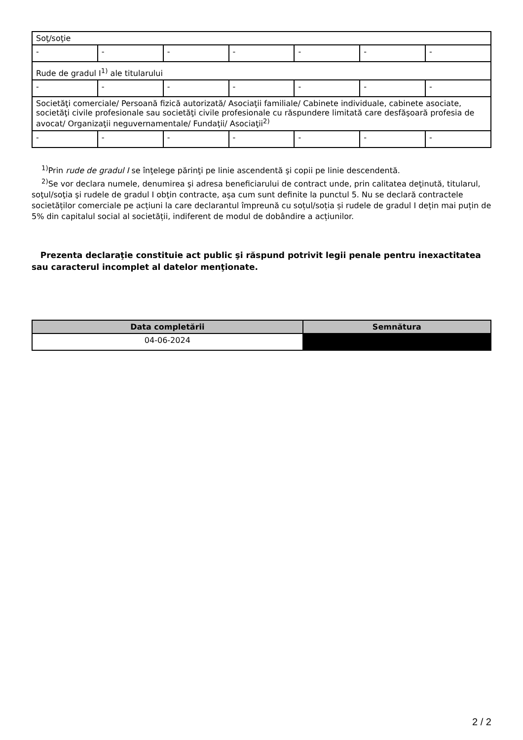| Soţ/soţie | | | | | | |
| - | - | - | - | - | - | - |
| Rude de gradul I<sup>1)</sup> ale titularului | | | | | | |
| - | - | - | - | - | - | - |
| Societăţi comerciale/ Persoană fizică autorizată/ Asociaţii familiale/ Cabinete individuale, cabinete asociate, societăţi civile profesionale sau societăţi civile profesionale cu răspundere limitată care desfăşoară profesia de avocat/ Organizaţii neguvernamentale/ Fundaţii/ Asociaţii<sup>2)</sup> | | | | | | |
| - | - | - | - | - | - | - |
<sup>1)</sup> Prin rude de gradul I se înţelege părinţi pe linie ascendentă şi copii pe linie descendentă.
<sup>2)</sup> Se vor declara numele, denumirea şi adresa beneficiarului de contract unde, prin calitatea deţinută, titularul, soţul/soţia şi rudele de gradul I obţin contracte, aşa cum sunt definite la punctul 5. Nu se declară contractele societăților comerciale pe acțiuni la care declarantul împreună cu soțul/soția și rudele de gradul I dețin mai puțin de 5% din capitalul social al societății, indiferent de modul de dobândire a acțiunilor.
Prezenta declaraţie constituie act public şi răspund potrivit legii penale pentru inexactitatea sau caracterul incomplet al datelor menţionate.
| Data completării | Semnătura |
| --- | --- |
| 04-06-2024 | |
2 / 2